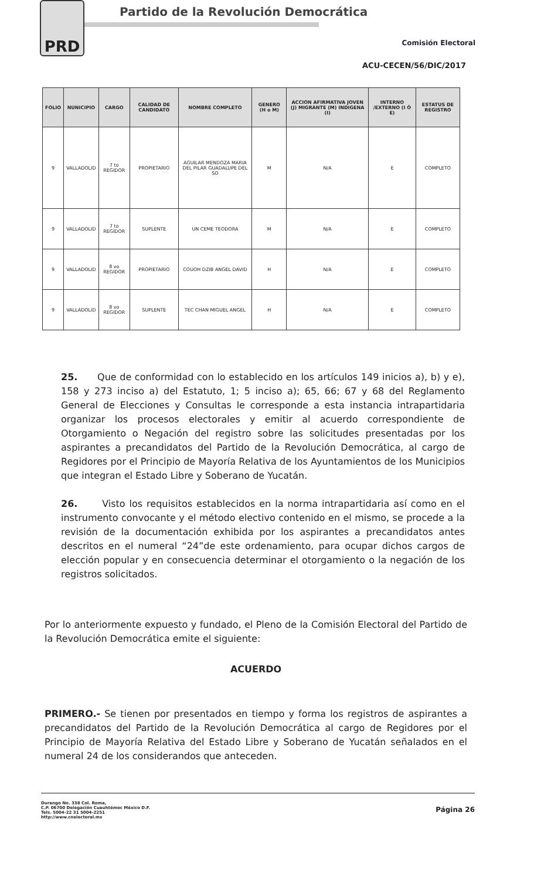PRD
Partido de la Revolución Democrática
Comisión Electoral
ACU-CECEN/56/DIC/2017
| FOLIO | NUNICIPIO | CARGO | CALIDAD DE CANDIDATO | NOMBRE COMPLETO | GENERO (H o M) | ACCION AFIRMATIVA JOVEN (J) MIGRANTE (M) INDIGENA (I) | INTERNO /EXTERNO (I Ó E) | ESTATUS DE REGISTRO |
| --- | --- | --- | --- | --- | --- | --- | --- | --- |
| 9 | VALLADOLID | 7 to REGIDOR | PROPIETARIO | AGUILAR MENDOZA MARIA DEL PILAR GUADALUPE DEL SO | M | N/A | E | COMPLETO |
| 9 | VALLADOLID | 7 to REGIDOR | SUPLENTE | UN CEME TEODORA | M | N/A | E | COMPLETO |
| 9 | VALLADOLID | 8 vo REGIDOR | PROPIETARIO | COUOH DZIB ANGEL DAVID | H | N/A | E | COMPLETO |
| 9 | VALLADOLID | 8 vo REGIDOR | SUPLENTE | TEC CHAN MIGUEL ANGEL | H | N/A | E | COMPLETO |
25. Que de conformidad con lo establecido en los artículos 149 inicios a), b) y e), 158 y 273 inciso a) del Estatuto, 1; 5 inciso a); 65, 66; 67 y 68 del Reglamento General de Elecciones y Consultas le corresponde a esta instancia intrapartidaria organizar los procesos electorales y emitir al acuerdo correspondiente de Otorgamiento o Negación del registro sobre las solicitudes presentadas por los aspirantes a precandidatos del Partido de la Revolución Democrática, al cargo de Regidores por el Principio de Mayoría Relativa de los Ayuntamientos de los Municipios que integran el Estado Libre y Soberano de Yucatán.
26. Visto los requisitos establecidos en la norma intrapartidaria así como en el instrumento convocante y el método electivo contenido en el mismo, se procede a la revisión de la documentación exhibida por los aspirantes a precandidatos antes descritos en el numeral “24”de este ordenamiento, para ocupar dichos cargos de elección popular y en consecuencia determinar el otorgamiento o la negación de los registros solicitados.
Por lo anteriormente expuesto y fundado, el Pleno de la Comisión Electoral del Partido de la Revolución Democrática emite el siguiente:
ACUERDO
PRIMERO.- Se tienen por presentados en tiempo y forma los registros de aspirantes a precandidatos del Partido de la Revolución Democrática al cargo de Regidores por el Principio de Mayoría Relativa del Estado Libre y Soberano de Yucatán señalados en el numeral 24 de los considerandos que anteceden.
Durango No. 338 Col. Roma,
C.P. 06700 Delegación Cuauhtémoc México D.F.
Tels. 5004-22 31 5004-2251
http://www.cnelectoral.mx
Página 26